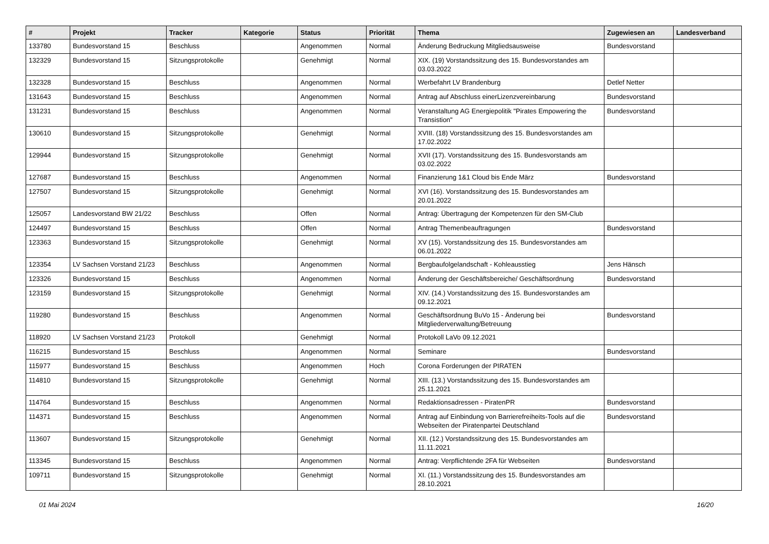| # | Projekt | Tracker | Kategorie | Status | Priorität | Thema | Zugewiesen an | Landesverband |
| --- | --- | --- | --- | --- | --- | --- | --- | --- |
| 133780 | Bundesvorstand 15 | Beschluss | | Angenommen | Normal | Änderung Bedruckung Mitgliedsausweise | Bundesvorstand | |
| 132329 | Bundesvorstand 15 | Sitzungsprotokolle | | Genehmigt | Normal | XIX. (19) Vorstandssitzung des 15. Bundesvorstandes am 03.03.2022 | | |
| 132328 | Bundesvorstand 15 | Beschluss | | Angenommen | Normal | Werbefahrt LV Brandenburg | Detlef Netter | |
| 131643 | Bundesvorstand 15 | Beschluss | | Angenommen | Normal | Antrag auf Abschluss einerLizenzvereinbarung | Bundesvorstand | |
| 131231 | Bundesvorstand 15 | Beschluss | | Angenommen | Normal | Veranstaltung AG Energiepolitik "Pirates Empowering the Transistion" | Bundesvorstand | |
| 130610 | Bundesvorstand 15 | Sitzungsprotokolle | | Genehmigt | Normal | XVIII. (18) Vorstandssitzung des 15. Bundesvorstandes am 17.02.2022 | | |
| 129944 | Bundesvorstand 15 | Sitzungsprotokolle | | Genehmigt | Normal | XVII (17). Vorstandssitzung des 15. Bundesvorstands am 03.02.2022 | | |
| 127687 | Bundesvorstand 15 | Beschluss | | Angenommen | Normal | Finanzierung 1&1 Cloud bis Ende März | Bundesvorstand | |
| 127507 | Bundesvorstand 15 | Sitzungsprotokolle | | Genehmigt | Normal | XVI (16). Vorstandssitzung des 15. Bundesvorstandes am 20.01.2022 | | |
| 125057 | Landesvorstand BW 21/22 | Beschluss | | Offen | Normal | Antrag: Übertragung der Kompetenzen für den SM-Club | | |
| 124497 | Bundesvorstand 15 | Beschluss | | Offen | Normal | Antrag Themenbeauftragungen | Bundesvorstand | |
| 123363 | Bundesvorstand 15 | Sitzungsprotokolle | | Genehmigt | Normal | XV (15). Vorstandssitzung des 15. Bundesvorstandes am 06.01.2022 | | |
| 123354 | LV Sachsen Vorstand 21/23 | Beschluss | | Angenommen | Normal | Bergbaufolgelandschaft - Kohleausstieg | Jens Hänsch | |
| 123326 | Bundesvorstand 15 | Beschluss | | Angenommen | Normal | Änderung der Geschäftsbereiche/ Geschäftsordnung | Bundesvorstand | |
| 123159 | Bundesvorstand 15 | Sitzungsprotokolle | | Genehmigt | Normal | XIV. (14.) Vorstandssitzung des 15. Bundesvorstandes am 09.12.2021 | | |
| 119280 | Bundesvorstand 15 | Beschluss | | Angenommen | Normal | Geschäftsordnung BuVo 15 - Änderung bei Mitgliederverwaltung/Betreuung | Bundesvorstand | |
| 118920 | LV Sachsen Vorstand 21/23 | Protokoll | | Genehmigt | Normal | Protokoll LaVo 09.12.2021 | | |
| 116215 | Bundesvorstand 15 | Beschluss | | Angenommen | Normal | Seminare | Bundesvorstand | |
| 115977 | Bundesvorstand 15 | Beschluss | | Angenommen | Hoch | Corona Forderungen der PIRATEN | | |
| 114810 | Bundesvorstand 15 | Sitzungsprotokolle | | Genehmigt | Normal | XIII. (13.) Vorstandssitzung des 15. Bundesvorstandes am 25.11.2021 | | |
| 114764 | Bundesvorstand 15 | Beschluss | | Angenommen | Normal | Redaktionsadressen - PiratenPR | Bundesvorstand | |
| 114371 | Bundesvorstand 15 | Beschluss | | Angenommen | Normal | Antrag auf Einbindung von Barrierefreiheits-Tools auf die Webseiten der Piratenpartei Deutschland | Bundesvorstand | |
| 113607 | Bundesvorstand 15 | Sitzungsprotokolle | | Genehmigt | Normal | XII. (12.) Vorstandssitzung des 15. Bundesvorstandes am 11.11.2021 | | |
| 113345 | Bundesvorstand 15 | Beschluss | | Angenommen | Normal | Antrag: Verpflichtende 2FA für Webseiten | Bundesvorstand | |
| 109711 | Bundesvorstand 15 | Sitzungsprotokolle | | Genehmigt | Normal | XI. (11.) Vorstandssitzung des 15. Bundesvorstandes am 28.10.2021 | | |
01 Mai 2024 16/20